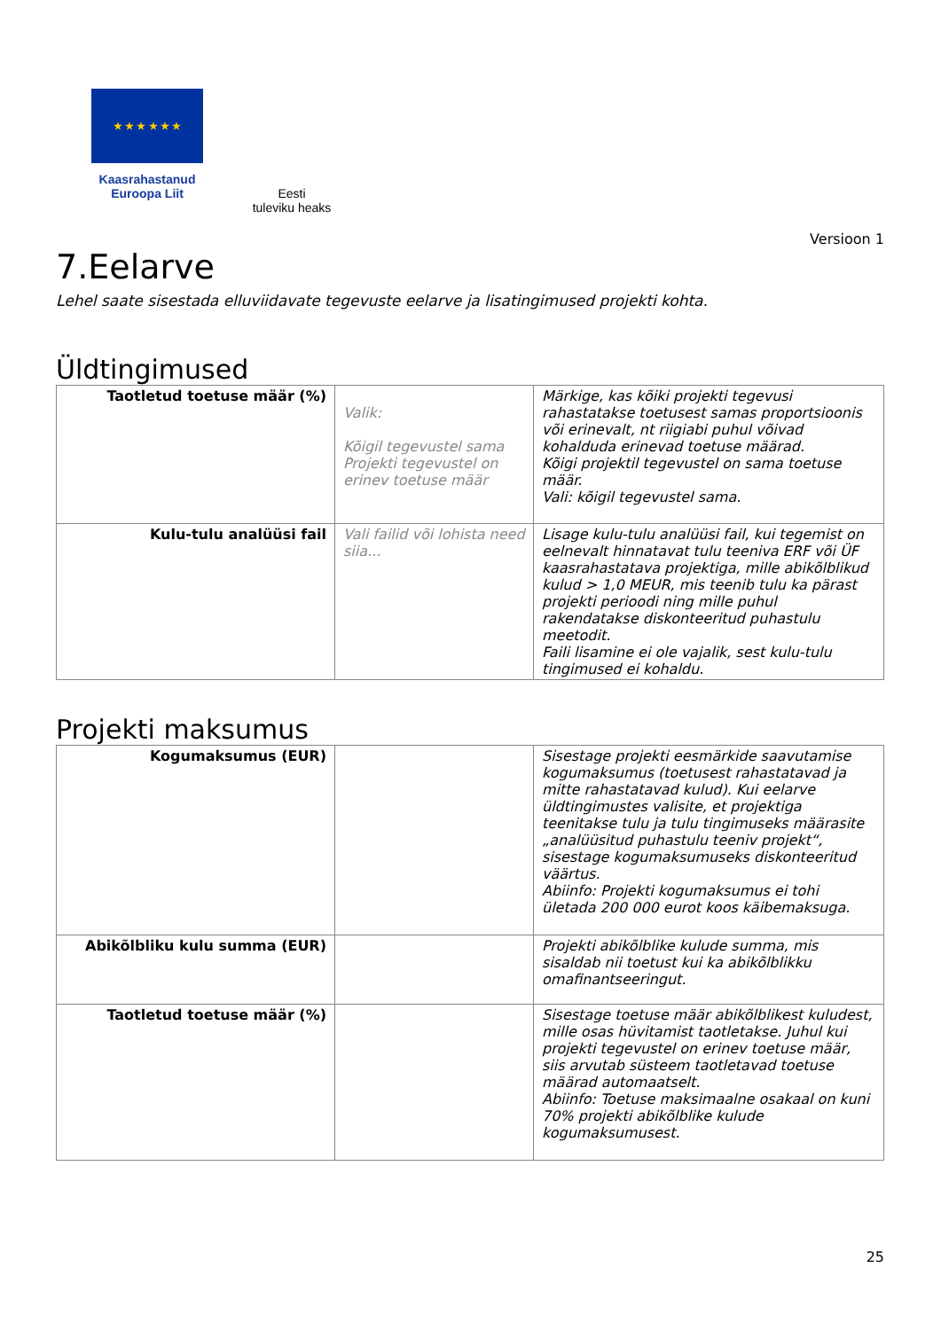★ ★ ★ ★ ★ ★
Kaasrahastanud
Euroopa Liit
Eesti
tuleviku heaks
Versioon 1
7.Eelarve
Lehel saate sisestada elluviidavate tegevuste eelarve ja lisatingimused projekti kohta.
Üldtingimused
| Taotletud toetuse määr (%) | Valik: Kõigil tegevustel sama Projekti tegevustel on erinev toetuse määr | Märkige, kas kõiki projekti tegevusi rahastatakse toetusest samas proportsioonis või erinevalt, nt riigiabi puhul võivad kohalduda erinevad toetuse määrad. Kõigi projektil tegevustel on sama toetuse määr. Vali: kõigil tegevustel sama. |
| Kulu-tulu analüüsi fail | Vali failid või lohista need siia... | Lisage kulu-tulu analüüsi fail, kui tegemist on eelnevalt hinnatavat tulu teeniva ERF või ÜF kaasrahastatava projektiga, mille abikõlblikud kulud > 1,0 MEUR, mis teenib tulu ka pärast projekti perioodi ning mille puhul rakendatakse diskonteeritud puhastulu meetodit. Faili lisamine ei ole vajalik, sest kulu-tulu tingimused ei kohaldu. |
Projekti maksumus
| Kogumaksumus (EUR) | | Sisestage projekti eesmärkide saavutamise kogumaksumus (toetusest rahastatavad ja mitte rahastatavad kulud). Kui eelarve üldtingimustes valisite, et projektiga teenitakse tulu ja tulu tingimuseks määrasite „analüüsitud puhastulu teeniv projekt“, sisestage kogumaksumuseks diskonteeritud väärtus. Abiinfo: Projekti kogumaksumus ei tohi ületada 200 000 eurot koos käibemaksuga. |
| Abikõlbliku kulu summa (EUR) | | Projekti abikõlblike kulude summa, mis sisaldab nii toetust kui ka abikõlblikku omafinantseeringut. |
| Taotletud toetuse määr (%) | | Sisestage toetuse määr abikõlblikest kuludest, mille osas hüvitamist taotletakse. Juhul kui projekti tegevustel on erinev toetuse määr, siis arvutab süsteem taotletavad toetuse määrad automaatselt. Abiinfo: Toetuse maksimaalne osakaal on kuni 70% projekti abikõlblike kulude kogumaksumusest. |
25